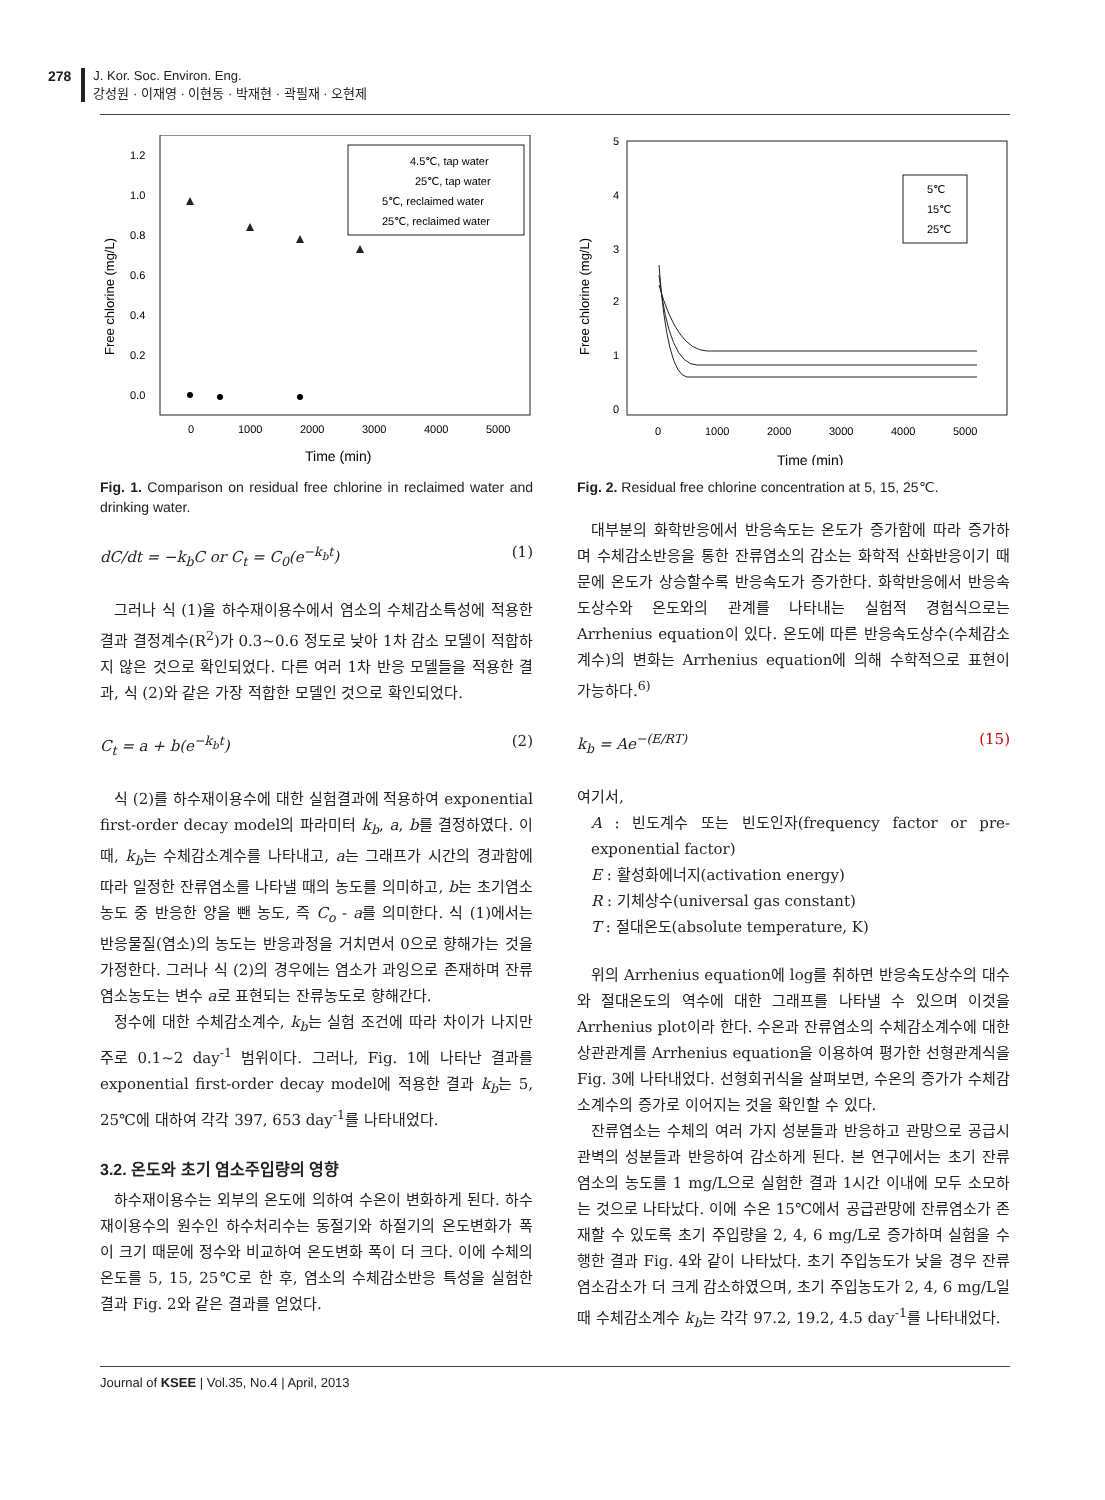278 J. Kor. Soc. Environ. Eng.
강성원 · 이재영 · 이현동 · 박재현 · 곽필재 · 오현제
Free chlorine (mg/L)
1.2
1.0
0.8
0.6
0.4
0.2
0.0
0
1000
2000
3000
4000
5000
Time (min)
4.5℃, tap water
25℃, tap water
5℃, reclaimed water
25℃, reclaimed water
Fig. 1. Comparison on residual free chlorine in reclaimed water and drinking water.
dC/dt = −k<sub>b</sub>C or C<sub>t</sub> = C<sub>0</sub>(e<sup>−k<sub>b</sub>t</sup>) (1)
그러나 식 (1)을 하수재이용수에서 염소의 수체감소특성에 적용한 결과 결정계수(R<sup>2</sup>)가 0.3~0.6 정도로 낮아 1차 감소 모델이 적합하지 않은 것으로 확인되었다. 다른 여러 1차 반응 모델들을 적용한 결과, 식 (2)와 같은 가장 적합한 모델인 것으로 확인되었다.
C<sub>t</sub> = a + b(e<sup>−k<sub>b</sub>t</sup>) (2)
식 (2)를 하수재이용수에 대한 실험결과에 적용하여 exponential first-order decay model의 파라미터 k<sub>b</sub>, a, b를 결정하였다. 이 때, k<sub>b</sub>는 수체감소계수를 나타내고, a는 그래프가 시간의 경과함에 따라 일정한 잔류염소를 나타낼 때의 농도를 의미하고, b는 초기염소농도 중 반응한 양을 뺀 농도, 즉 C<sub>o</sub> - a를 의미한다. 식 (1)에서는 반응물질(염소)의 농도는 반응과정을 거치면서 0으로 향해가는 것을 가정한다. 그러나 식 (2)의 경우에는 염소가 과잉으로 존재하며 잔류염소농도는 변수 a로 표현되는 잔류농도로 향해간다.
정수에 대한 수체감소계수, k<sub>b</sub>는 실험 조건에 따라 차이가 나지만 주로 0.1~2 day<sup>-1</sup> 범위이다. 그러나, Fig. 1에 나타난 결과를 exponential first-order decay model에 적용한 결과 k<sub>b</sub>는 5, 25℃에 대하여 각각 397, 653 day<sup>-1</sup>를 나타내었다.
3.2. 온도와 초기 염소주입량의 영향
하수재이용수는 외부의 온도에 의하여 수온이 변화하게 된다. 하수재이용수의 원수인 하수처리수는 동절기와 하절기의 온도변화가 폭이 크기 때문에 정수와 비교하여 온도변화 폭이 더 크다. 이에 수체의 온도를 5, 15, 25℃로 한 후, 염소의 수체감소반응 특성을 실험한 결과 Fig. 2와 같은 결과를 얻었다.
Free chlorine (mg/L)
5
4
3
2
1
0
0
1000
2000
3000
4000
5000
Time (min)
5℃
15℃
25℃
Fig. 2. Residual free chlorine concentration at 5, 15, 25℃.
대부분의 화학반응에서 반응속도는 온도가 증가함에 따라 증가하며 수체감소반응을 통한 잔류염소의 감소는 화학적 산화반응이기 때문에 온도가 상승할수록 반응속도가 증가한다. 화학반응에서 반응속도상수와 온도와의 관계를 나타내는 실험적 경험식으로는 Arrhenius equation이 있다. 온도에 따른 반응속도상수(수체감소계수)의 변화는 Arrhenius equation에 의해 수학적으로 표현이 가능하다.<sup>6)</sup>
k<sub>b</sub> = Ae<sup>−(E/RT)</sup> (15)
여기서,
A : 빈도계수 또는 빈도인자(frequency factor or pre-exponential factor)
E : 활성화에너지(activation energy)
R : 기체상수(universal gas constant)
T : 절대온도(absolute temperature, K)
위의 Arrhenius equation에 log를 취하면 반응속도상수의 대수와 절대온도의 역수에 대한 그래프를 나타낼 수 있으며 이것을 Arrhenius plot이라 한다. 수온과 잔류염소의 수체감소계수에 대한 상관관계를 Arrhenius equation을 이용하여 평가한 선형관계식을 Fig. 3에 나타내었다. 선형회귀식을 살펴보면, 수온의 증가가 수체감소계수의 증가로 이어지는 것을 확인할 수 있다.
잔류염소는 수체의 여러 가지 성분들과 반응하고 관망으로 공급시 관벽의 성분들과 반응하여 감소하게 된다. 본 연구에서는 초기 잔류염소의 농도를 1 mg/L으로 실험한 결과 1시간 이내에 모두 소모하는 것으로 나타났다. 이에 수온 15℃에서 공급관망에 잔류염소가 존재할 수 있도록 초기 주입량을 2, 4, 6 mg/L로 증가하며 실험을 수행한 결과 Fig. 4와 같이 나타났다. 초기 주입농도가 낮을 경우 잔류염소감소가 더 크게 감소하였으며, 초기 주입농도가 2, 4, 6 mg/L일 때 수체감소계수 k<sub>b</sub>는 각각 97.2, 19.2, 4.5 day<sup>-1</sup>를 나타내었다.
Journal of KSEE | Vol.35, No.4 | April, 2013